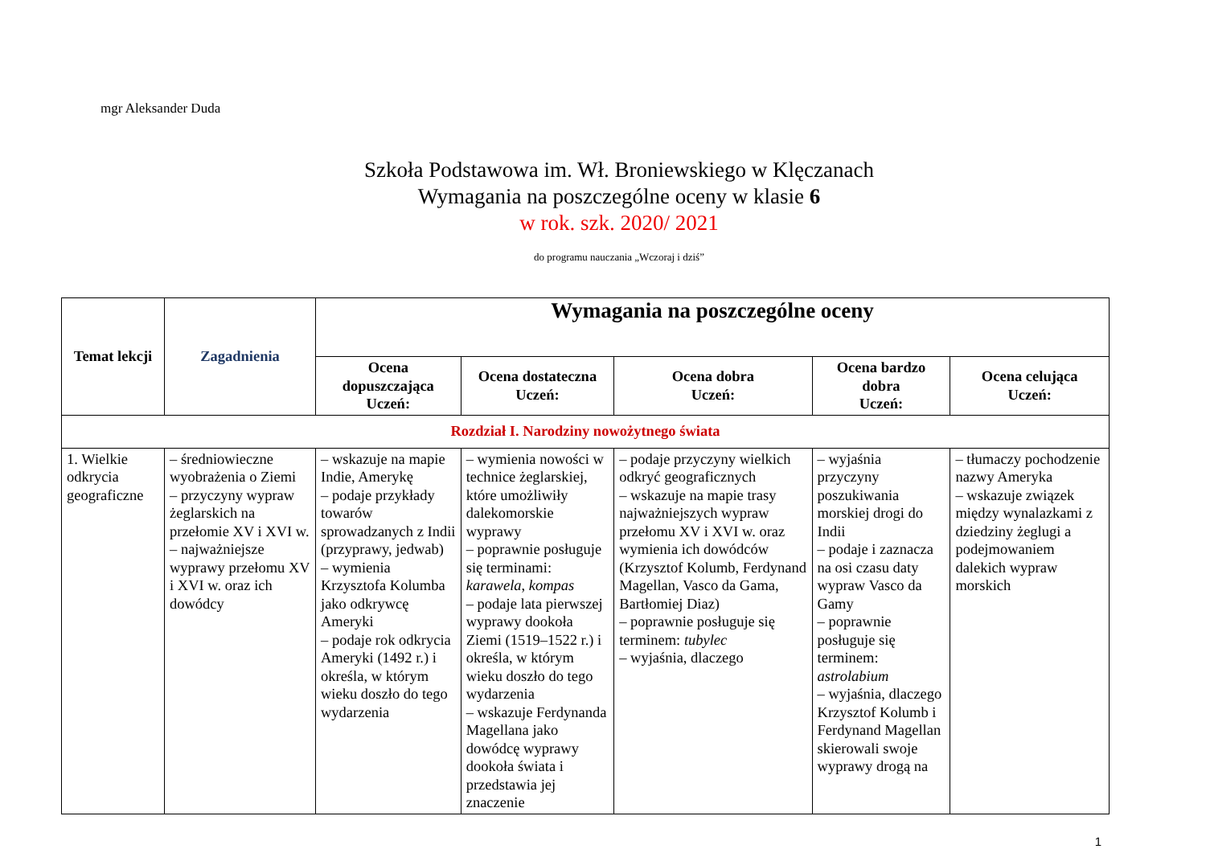mgr Aleksander Duda
Szkoła Podstawowa im. Wł. Broniewskiego w Klęczanach
Wymagania na poszczególne oceny w klasie 6
w rok. szk. 2020/ 2021
do programu nauczania „Wczoraj i dziś”
| Temat lekcji | Zagadnienia | Wymagania na poszczególne oceny | | | | |
| --- | --- | --- | --- | --- | --- | --- |
| | | Ocena dopuszczająca Uczeń: | Ocena dostateczna Uczeń: | Ocena dobra Uczeń: | Ocena bardzo dobra Uczeń: | Ocena celująca Uczeń: |
| Rozdział I. Narodziny nowożytnego świata | | | | | | |
| 1. Wielkie odkrycia geograficzne | – średniowieczne wyobrażenia o Ziemi – przyczyny wypraw żeglarskich na przełomie XV i XVI w. – najważniejsze wyprawy przełomu XV i XVI w. oraz ich dowódcy | – wskazuje na mapie Indie, Amerykę – podaje przykłady towarów sprowadzanych z Indii (przyprawy, jedwab) – wymienia Krzysztofa Kolumba jako odkrywcę Ameryki – podaje rok odkrycia Ameryki (1492 r.) i określa, w którym wieku doszło do tego wydarzenia | – wymienia nowości w technice żeglarskiej, które umożliwiły dalekomorskie wyprawy – poprawnie posługuje się terminami: karawela , kompas – podaje lata pierwszej wyprawy dookoła Ziemi (1519–1522 r.) i określa, w którym wieku doszło do tego wydarzenia – wskazuje Ferdynanda Magellana jako dowódcę wyprawy dookoła świata i przedstawia jej znaczenie | – podaje przyczyny wielkich odkryć geograficznych – wskazuje na mapie trasy najważniejszych wypraw przełomu XV i XVI w. oraz wymienia ich dowódców (Krzysztof Kolumb, Ferdynand Magellan, Vasco da Gama, Bartłomiej Diaz) – poprawnie posługuje się terminem: tubylec – wyjaśnia, dlaczego | – wyjaśnia przyczyny poszukiwania morskiej drogi do Indii – podaje i zaznacza na osi czasu daty wypraw Vasco da Gamy – poprawnie posługuje się terminem: astrolabium – wyjaśnia, dlaczego Krzysztof Kolumb i Ferdynand Magellan skierowali swoje wyprawy drogą na | – tłumaczy pochodzenie nazwy Ameryka – wskazuje związek między wynalazkami z dziedziny żeglugi a podejmowaniem dalekich wypraw morskich |
1